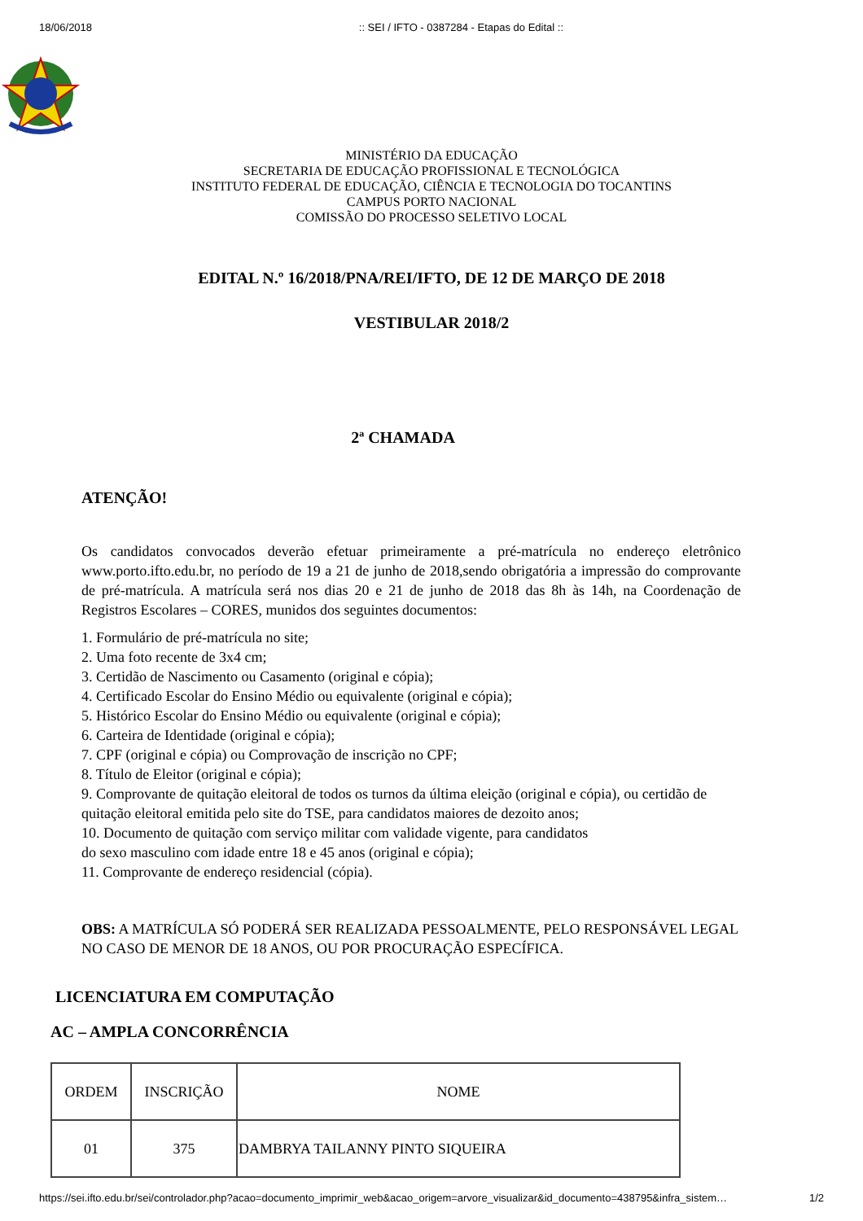18/06/2018:: SEI / IFTO - 0387284 - Etapas do Edital ::
MINISTÉRIO DA EDUCAÇÃO
SECRETARIA DE EDUCAÇÃO PROFISSIONAL E TECNOLÓGICA
INSTITUTO FEDERAL DE EDUCAÇÃO, CIÊNCIA E TECNOLOGIA DO TOCANTINS
CAMPUS PORTO NACIONAL
COMISSÃO DO PROCESSO SELETIVO LOCAL
EDITAL N.º 16/2018/PNA/REI/IFTO, DE 12 DE MARÇO DE 2018
VESTIBULAR 2018/2
2ª CHAMADA
ATENÇÃO!
Os candidatos convocados deverão efetuar primeiramente a pré-matrícula no endereço eletrônico www.porto.ifto.edu.br, no período de 19 a 21 de junho de 2018,sendo obrigatória a impressão do comprovante de pré-matrícula. A matrícula será nos dias 20 e 21 de junho de 2018 das 8h às 14h, na Coordenação de Registros Escolares – CORES, munidos dos seguintes documentos:
1. Formulário de pré-matrícula no site;
2. Uma foto recente de 3x4 cm;
3. Certidão de Nascimento ou Casamento (original e cópia);
4. Certificado Escolar do Ensino Médio ou equivalente (original e cópia);
5. Histórico Escolar do Ensino Médio ou equivalente (original e cópia);
6. Carteira de Identidade (original e cópia);
7. CPF (original e cópia) ou Comprovação de inscrição no CPF;
8. Título de Eleitor (original e cópia);
9. Comprovante de quitação eleitoral de todos os turnos da última eleição (original e cópia), ou certidão de quitação eleitoral emitida pelo site do TSE, para candidatos maiores de dezoito anos;
10. Documento de quitação com serviço militar com validade vigente, para candidatos
do sexo masculino com idade entre 18 e 45 anos (original e cópia);
11. Comprovante de endereço residencial (cópia).
OBS: A MATRÍCULA SÓ PODERÁ SER REALIZADA PESSOALMENTE, PELO RESPONSÁVEL LEGAL NO CASO DE MENOR DE 18 ANOS, OU POR PROCURAÇÃO ESPECÍFICA.
LICENCIATURA EM COMPUTAÇÃO
AC – AMPLA CONCORRÊNCIA
| ORDEM | INSCRIÇÃO | NOME |
| --- | --- | --- |
| 01 | 375 | DAMBRYA TAILANNY PINTO SIQUEIRA |
https://sei.ifto.edu.br/sei/controlador.php?acao=documento_imprimir_web&acao_origem=arvore_visualizar&id_documento=438795&infra_sistem… 1/2